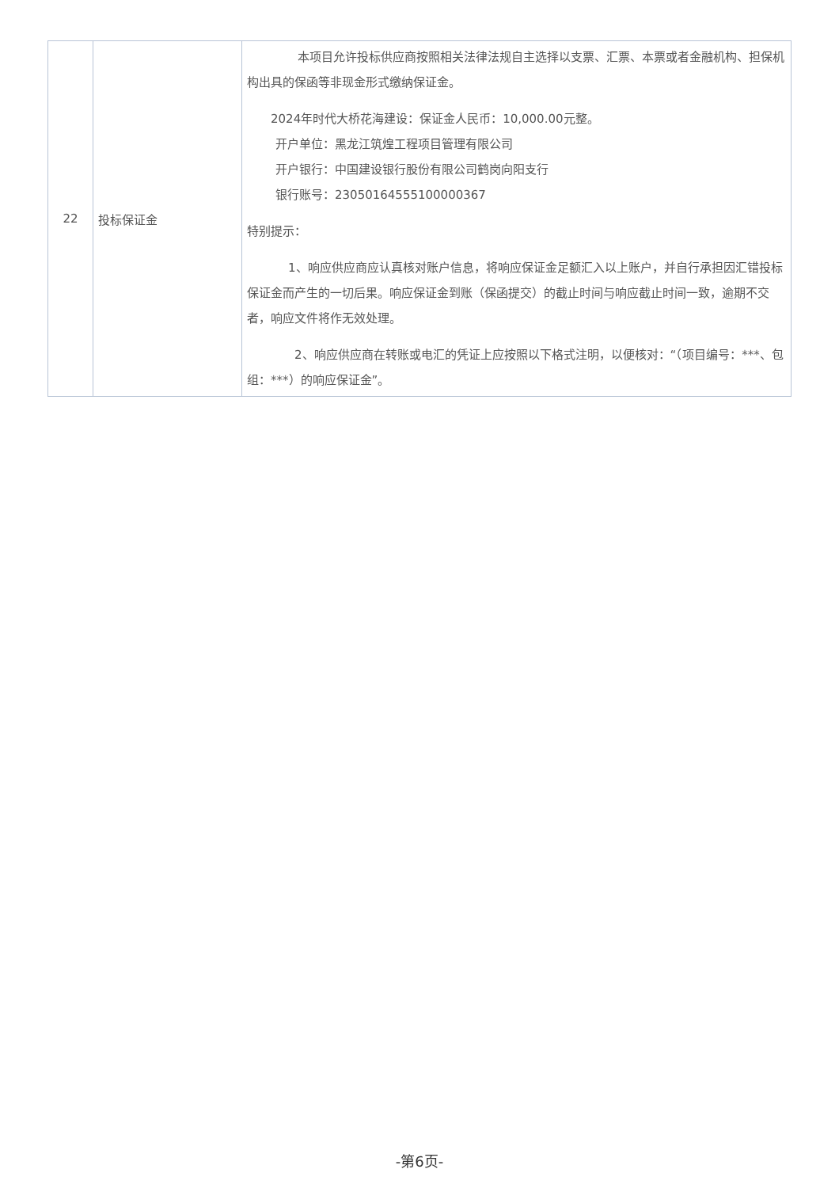| 22 | 投标保证金 | 本项目允许投标供应商按照相关法律法规自主选择以支票、汇票、本票或者金融机构、担保机构出具的保函等非现金形式缴纳保证金。 2024年时代大桥花海建设：保证金人民币：10,000.00元整。 开户单位：黑龙江筑煌工程项目管理有限公司 开户银行：中国建设银行股份有限公司鹤岗向阳支行 银行账号：23050164555100000367 特别提示： 1、响应供应商应认真核对账户信息，将响应保证金足额汇入以上账户，并自行承担因汇错投标保证金而产生的一切后果。响应保证金到账（保函提交）的截止时间与响应截止时间一致，逾期不交者，响应文件将作无效处理。 2、响应供应商在转账或电汇的凭证上应按照以下格式注明，以便核对：“（项目编号：***、包组：***）的响应保证金”。 |
-第6页-